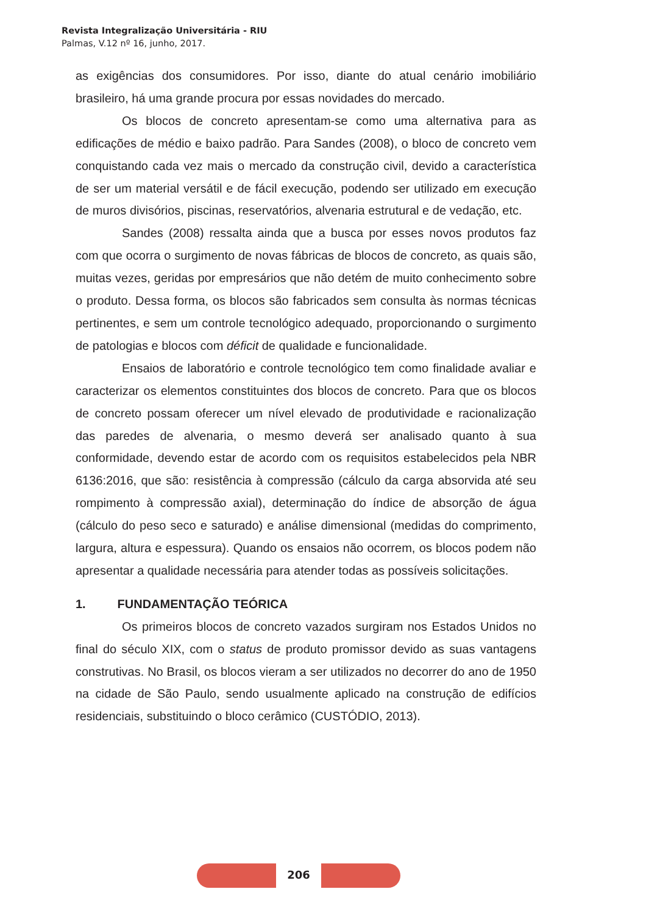Revista Integralização Universitária - RIU
Palmas, V.12 nº 16, junho, 2017.
as exigências dos consumidores. Por isso, diante do atual cenário imobiliário brasileiro, há uma grande procura por essas novidades do mercado.
Os blocos de concreto apresentam-se como uma alternativa para as edificações de médio e baixo padrão. Para Sandes (2008), o bloco de concreto vem conquistando cada vez mais o mercado da construção civil, devido a característica de ser um material versátil e de fácil execução, podendo ser utilizado em execução de muros divisórios, piscinas, reservatórios, alvenaria estrutural e de vedação, etc.
Sandes (2008) ressalta ainda que a busca por esses novos produtos faz com que ocorra o surgimento de novas fábricas de blocos de concreto, as quais são, muitas vezes, geridas por empresários que não detém de muito conhecimento sobre o produto. Dessa forma, os blocos são fabricados sem consulta às normas técnicas pertinentes, e sem um controle tecnológico adequado, proporcionando o surgimento de patologias e blocos com déficit de qualidade e funcionalidade.
Ensaios de laboratório e controle tecnológico tem como finalidade avaliar e caracterizar os elementos constituintes dos blocos de concreto. Para que os blocos de concreto possam oferecer um nível elevado de produtividade e racionalização das paredes de alvenaria, o mesmo deverá ser analisado quanto à sua conformidade, devendo estar de acordo com os requisitos estabelecidos pela NBR 6136:2016, que são: resistência à compressão (cálculo da carga absorvida até seu rompimento à compressão axial), determinação do índice de absorção de água (cálculo do peso seco e saturado) e análise dimensional (medidas do comprimento, largura, altura e espessura). Quando os ensaios não ocorrem, os blocos podem não apresentar a qualidade necessária para atender todas as possíveis solicitações.
1. FUNDAMENTAÇÃO TEÓRICA
Os primeiros blocos de concreto vazados surgiram nos Estados Unidos no final do século XIX, com o status de produto promissor devido as suas vantagens construtivas. No Brasil, os blocos vieram a ser utilizados no decorrer do ano de 1950 na cidade de São Paulo, sendo usualmente aplicado na construção de edifícios residenciais, substituindo o bloco cerâmico (CUSTÓDIO, 2013).
206